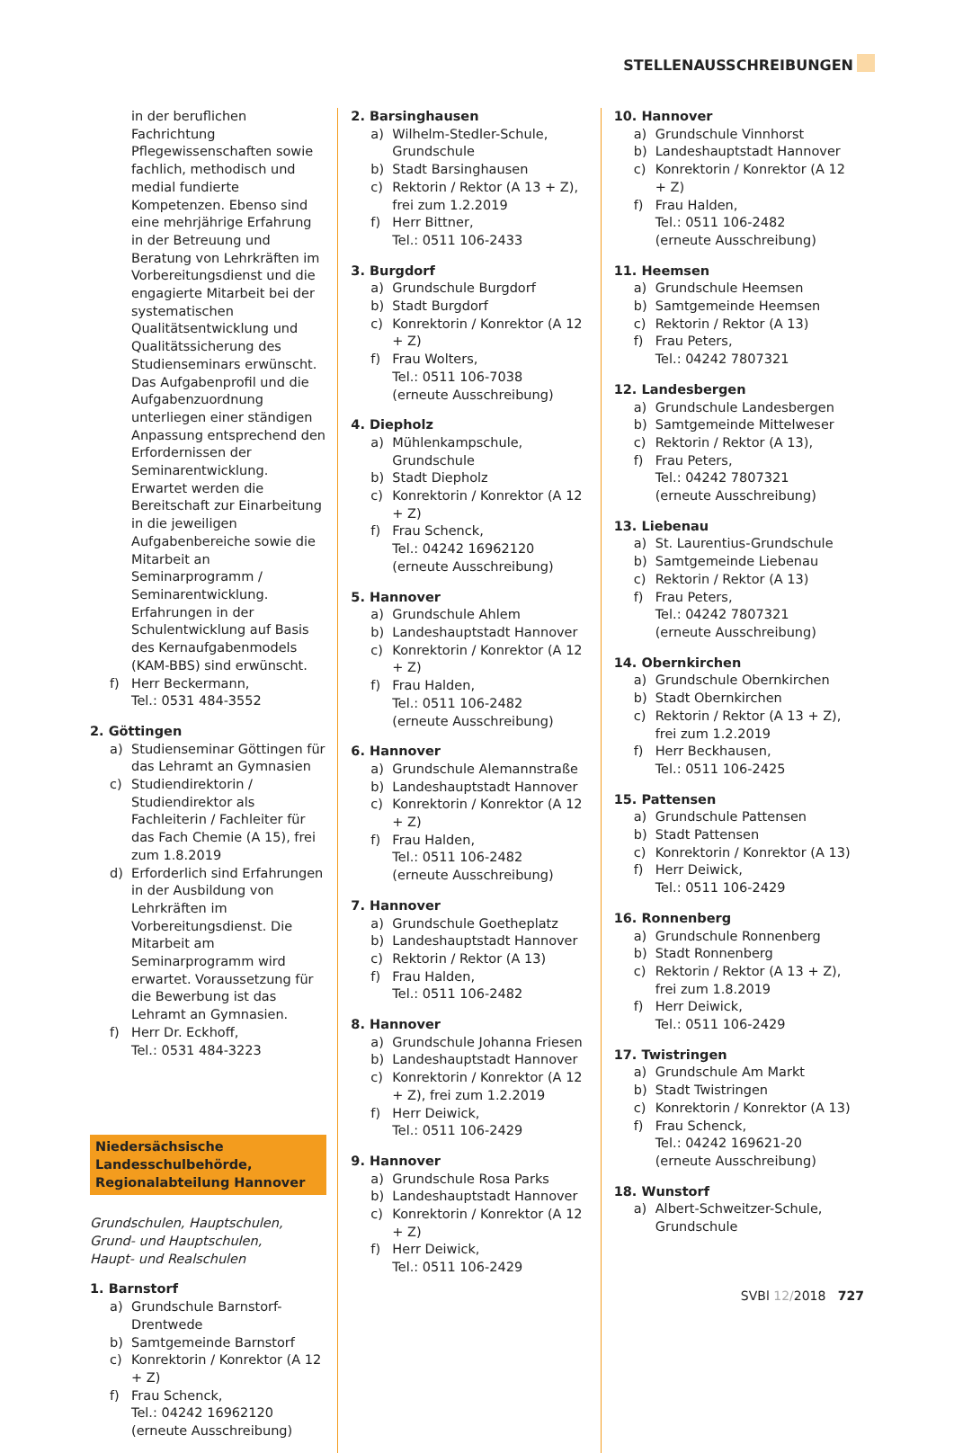STELLENAUSSCHREIBUNGEN
in der beruflichen Fachrichtung Pflegewissenschaften sowie fachlich, methodisch und medial fundierte Kompetenzen. Ebenso sind eine mehrjährige Erfahrung in der Betreuung und Beratung von Lehrkräften im Vorbereitungsdienst und die engagierte Mitarbeit bei der systematischen Qualitätsentwicklung und Qualitätssicherung des Studienseminars erwünscht. Das Aufgabenprofil und die Aufgabenzuordnung unterliegen einer ständigen Anpassung entsprechend den Erfordernissen der Seminarentwicklung. Erwartet werden die Bereitschaft zur Einarbeitung in die jeweiligen Aufgabenbereiche sowie die Mitarbeit an Seminarprogramm / Seminarentwicklung. Erfahrungen in der Schulentwicklung auf Basis des Kernaufgabenmodels (KAM-BBS) sind erwünscht.
f) Herr Beckermann,
Tel.: 0531 484-3552
2. Göttingen
a) Studienseminar Göttingen für das Lehramt an Gymnasien
c) Studiendirektorin / Studiendirektor als Fachleiterin / Fachleiter für das Fach Chemie (A 15), frei zum 1.8.2019
d) Erforderlich sind Erfahrungen in der Ausbildung von Lehrkräften im Vorbereitungsdienst. Die Mitarbeit am Seminarprogramm wird erwartet. Voraussetzung für die Bewerbung ist das Lehramt an Gymnasien.
f) Herr Dr. Eckhoff,
Tel.: 0531 484-3223
Niedersächsische Landesschulbehörde, Regionalabteilung Hannover
Grundschulen, Hauptschulen,
Grund- und Hauptschulen,
Haupt- und Realschulen
1. Barnstorf
a) Grundschule Barnstorf-Drentwede
b) Samtgemeinde Barnstorf
c) Konrektorin / Konrektor (A 12 + Z)
f) Frau Schenck,
Tel.: 04242 16962120
(erneute Ausschreibung)
2. Barsinghausen
a) Wilhelm-Stedler-Schule, Grundschule
b) Stadt Barsinghausen
c) Rektorin / Rektor (A 13 + Z), frei zum 1.2.2019
f) Herr Bittner,
Tel.: 0511 106-2433
3. Burgdorf
a) Grundschule Burgdorf
b) Stadt Burgdorf
c) Konrektorin / Konrektor (A 12 + Z)
f) Frau Wolters,
Tel.: 0511 106-7038
(erneute Ausschreibung)
4. Diepholz
a) Mühlenkampschule, Grundschule
b) Stadt Diepholz
c) Konrektorin / Konrektor (A 12 + Z)
f) Frau Schenck,
Tel.: 04242 16962120
(erneute Ausschreibung)
5. Hannover
a) Grundschule Ahlem
b) Landeshauptstadt Hannover
c) Konrektorin / Konrektor (A 12 + Z)
f) Frau Halden,
Tel.: 0511 106-2482
(erneute Ausschreibung)
6. Hannover
a) Grundschule Alemannstraße
b) Landeshauptstadt Hannover
c) Konrektorin / Konrektor (A 12 + Z)
f) Frau Halden,
Tel.: 0511 106-2482
(erneute Ausschreibung)
7. Hannover
a) Grundschule Goetheplatz
b) Landeshauptstadt Hannover
c) Rektorin / Rektor (A 13)
f) Frau Halden,
Tel.: 0511 106-2482
8. Hannover
a) Grundschule Johanna Friesen
b) Landeshauptstadt Hannover
c) Konrektorin / Konrektor (A 12 + Z), frei zum 1.2.2019
f) Herr Deiwick,
Tel.: 0511 106-2429
9. Hannover
a) Grundschule Rosa Parks
b) Landeshauptstadt Hannover
c) Konrektorin / Konrektor (A 12 + Z)
f) Herr Deiwick,
Tel.: 0511 106-2429
10. Hannover
a) Grundschule Vinnhorst
b) Landeshauptstadt Hannover
c) Konrektorin / Konrektor (A 12 + Z)
f) Frau Halden,
Tel.: 0511 106-2482
(erneute Ausschreibung)
11. Heemsen
a) Grundschule Heemsen
b) Samtgemeinde Heemsen
c) Rektorin / Rektor (A 13)
f) Frau Peters,
Tel.: 04242 7807321
12. Landesbergen
a) Grundschule Landesbergen
b) Samtgemeinde Mittelweser
c) Rektorin / Rektor (A 13),
f) Frau Peters,
Tel.: 04242 7807321
(erneute Ausschreibung)
13. Liebenau
a) St. Laurentius-Grundschule
b) Samtgemeinde Liebenau
c) Rektorin / Rektor (A 13)
f) Frau Peters,
Tel.: 04242 7807321
(erneute Ausschreibung)
14. Obernkirchen
a) Grundschule Obernkirchen
b) Stadt Obernkirchen
c) Rektorin / Rektor (A 13 + Z), frei zum 1.2.2019
f) Herr Beckhausen,
Tel.: 0511 106-2425
15. Pattensen
a) Grundschule Pattensen
b) Stadt Pattensen
c) Konrektorin / Konrektor (A 13)
f) Herr Deiwick,
Tel.: 0511 106-2429
16. Ronnenberg
a) Grundschule Ronnenberg
b) Stadt Ronnenberg
c) Rektorin / Rektor (A 13 + Z), frei zum 1.8.2019
f) Herr Deiwick,
Tel.: 0511 106-2429
17. Twistringen
a) Grundschule Am Markt
b) Stadt Twistringen
c) Konrektorin / Konrektor (A 13)
f) Frau Schenck,
Tel.: 04242 169621-20
(erneute Ausschreibung)
18. Wunstorf
a) Albert-Schweitzer-Schule, Grundschule
SVBl 12/2018 727